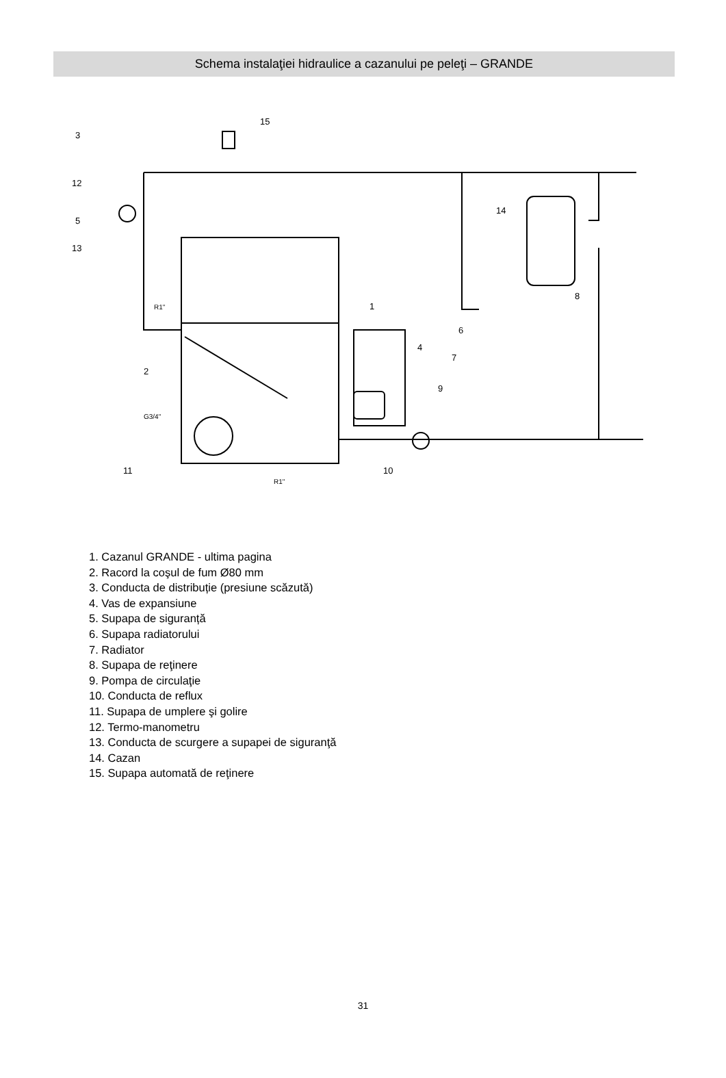Schema instalaţiei hidraulice a cazanului pe peleţi – GRANDE
15
3
12
5
13
1
2
4
7
6
8
9
10
11
14
R1"
G3/4"
R1"
1. Cazanul GRANDE - ultima pagina
2. Racord la coşul de fum Ø80 mm
3. Conducta de distribuție (presiune scăzută)
4. Vas de expansiune
5. Supapa de siguranță
6. Supapa radiatorului
7. Radiator
8. Supapa de reţinere
9. Pompa de circulaţie
10. Conducta de reflux
11. Supapa de umplere şi golire
12. Termo-manometru
13. Conducta de scurgere a supapei de siguranţă
14. Cazan
15. Supapa automată de reţinere
31